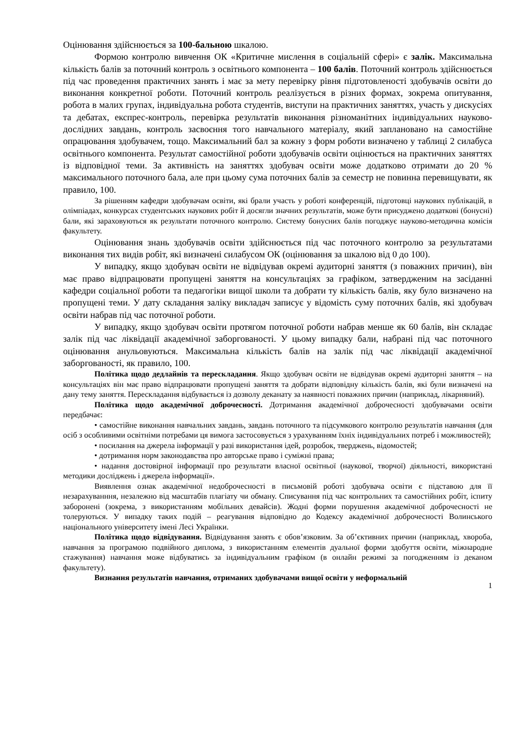Оцінювання здійснюється за 100-бальною шкалою.
Формою контролю вивчення ОК «Критичне мислення в соціальній сфері» є залік. Максимальна кількість балів за поточний контроль з освітнього компонента – 100 балів. Поточний контроль здійснюється під час проведення практичних занять і має за мету перевірку рівня підготовленості здобувачів освіти до виконання конкретної роботи. Поточний контроль реалізується в різних формах, зокрема опитування, робота в малих групах, індивідуальна робота студентів, виступи на практичних заняттях, участь у дискусіях та дебатах, експрес-контроль, перевірка результатів виконання різноманітних індивідуальних науково-дослідних завдань, контроль засвоєння того навчального матеріалу, який заплановано на самостійне опрацювання здобувачем, тощо. Максимальний бал за кожну з форм роботи визначено у таблиці 2 силабуса освітнього компонента. Результат самостійної роботи здобувачів освіти оцінюється на практичних заняттях із відповідної теми. За активність на заняттях здобувач освіти може додатково отримати до 20 % максимального поточного бала, але при цьому сума поточних балів за семестр не повинна перевищувати, як правило, 100.
За рішенням кафедри здобувачам освіти, які брали участь у роботі конференцій, підготовці наукових публікацій, в олімпіадах, конкурсах студентських наукових робіт й досягли значних результатів, може бути присуджено додаткові (бонусні) бали, які зараховуються як результати поточного контролю. Систему бонусних балів погоджує науково-методична комісія факультету.
Оцінювання знань здобувачів освіти здійснюється під час поточного контролю за результатами виконання тих видів робіт, які визначені силабусом ОК (оцінювання за шкалою від 0 до 100).
У випадку, якщо здобувач освіти не відвідував окремі аудиторні заняття (з поважних причин), він має право відпрацювати пропущені заняття на консультаціях за графіком, затвердженим на засіданні кафедри соціальної роботи та педагогіки вищої школи та добрати ту кількість балів, яку було визначено на пропущені теми. У дату складання заліку викладач записує у відомість суму поточних балів, які здобувач освіти набрав під час поточної роботи.
У випадку, якщо здобувач освіти протягом поточної роботи набрав менше як 60 балів, він складає залік під час ліквідації академічної заборгованості. У цьому випадку бали, набрані під час поточного оцінювання анульовуються. Максимальна кількість балів на залік під час ліквідації академічної заборгованості, як правило, 100.
Політика щодо дедлайнів та перескладання. Якщо здобувач освіти не відвідував окремі аудиторні заняття – на консультаціях він має право відпрацювати пропущені заняття та добрати відповідну кількість балів, які були визначені на дану тему заняття. Перескладання відбувається із дозволу деканату за наявності поважних причин (наприклад, лікарняний).
Політика щодо академічної доброчесності. Дотримання академічної доброчесності здобувачами освіти передбачає:
• самостійне виконання навчальних завдань, завдань поточного та підсумкового контролю результатів навчання (для осіб з особливими освітніми потребами ця вимога застосовується з урахуванням їхніх індивідуальних потреб і можливостей);
• посилання на джерела інформації у разі використання ідей, розробок, тверджень, відомостей;
• дотримання норм законодавства про авторське право і суміжні права;
• надання достовірної інформації про результати власної освітньої (наукової, творчої) діяльності, використані методики досліджень і джерела інформації».
Виявлення ознак академічної недоброчесності в письмовій роботі здобувача освіти є підставою для її незарахуванння, незалежно від масштабів плагіату чи обману. Списування під час контрольних та самостійних робіт, іспиту заборонені (зокрема, з використанням мобільних девайсів). Жодні форми порушення академічної доброчесності не толеруються. У випадку таких подій – реагування відповідно до Кодексу академічної доброчесності Волинського національного університету імені Лесі Українки.
Політика щодо відвідування. Відвідування занять є обов’язковим. За об’єктивних причин (наприклад, хвороба, навчання за програмою подвійного диплома, з використанням елементів дуальної форми здобуття освіти, міжнародне стажування) навчання може відбуватись за індивідуальним графіком (в онлайн режимі за погодженням із деканом факультету).
Визнання результатів навчання, отриманих здобувачами вищої освіти у неформальній
1